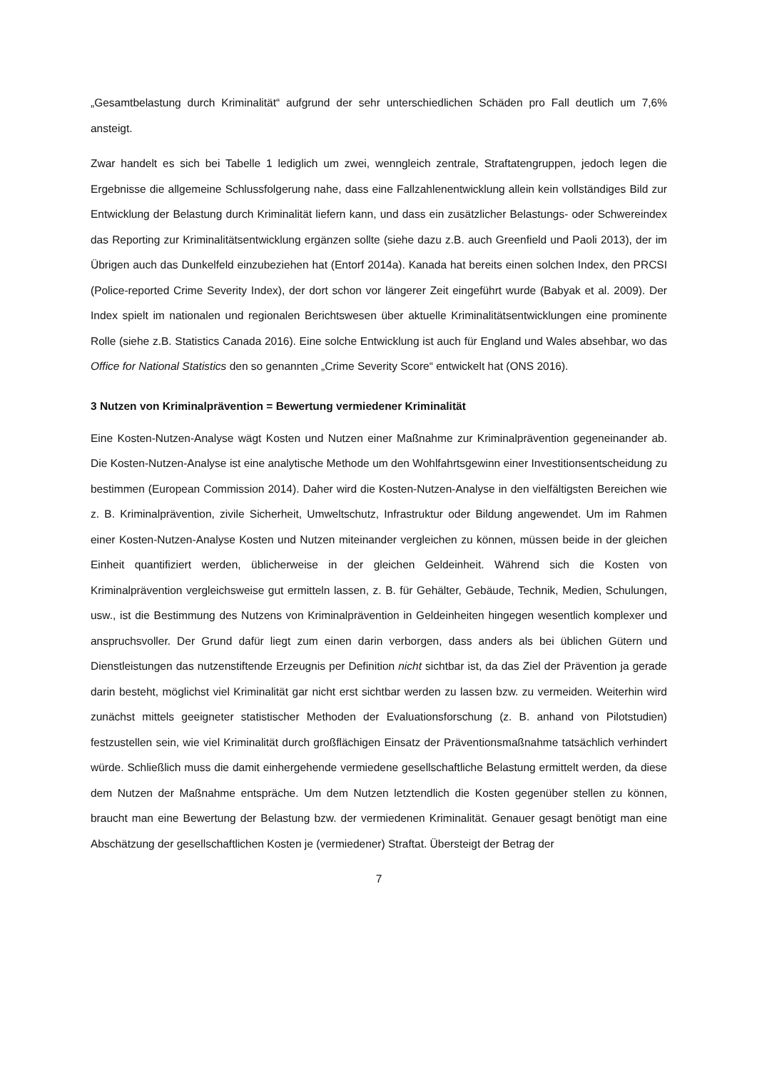„Gesamtbelastung durch Kriminalität“ aufgrund der sehr unterschiedlichen Schäden pro Fall deutlich um 7,6% ansteigt.
Zwar handelt es sich bei Tabelle 1 lediglich um zwei, wenngleich zentrale, Straftatengruppen, jedoch legen die Ergebnisse die allgemeine Schlussfolgerung nahe, dass eine Fallzahlenentwicklung allein kein vollständiges Bild zur Entwicklung der Belastung durch Kriminalität liefern kann, und dass ein zusätzlicher Belastungs- oder Schwereindex das Reporting zur Kriminalitätsentwicklung ergänzen sollte (siehe dazu z.B. auch Greenfield und Paoli 2013), der im Übrigen auch das Dunkelfeld einzubeziehen hat (Entorf 2014a). Kanada hat bereits einen solchen Index, den PRCSI (Police-reported Crime Severity Index), der dort schon vor längerer Zeit eingeführt wurde (Babyak et al. 2009). Der Index spielt im nationalen und regionalen Berichtswesen über aktuelle Kriminalitätsentwicklungen eine prominente Rolle (siehe z.B. Statistics Canada 2016). Eine solche Entwicklung ist auch für England und Wales absehbar, wo das Office for National Statistics den so genannten „Crime Severity Score“ entwickelt hat (ONS 2016).
3 Nutzen von Kriminalprävention = Bewertung vermiedener Kriminalität
Eine Kosten-Nutzen-Analyse wägt Kosten und Nutzen einer Maßnahme zur Kriminalprävention gegeneinander ab. Die Kosten-Nutzen-Analyse ist eine analytische Methode um den Wohlfahrtsgewinn einer Investitionsentscheidung zu bestimmen (European Commission 2014). Daher wird die Kosten-Nutzen-Analyse in den vielfältigsten Bereichen wie z. B. Kriminalprävention, zivile Sicherheit, Umweltschutz, Infrastruktur oder Bildung angewendet. Um im Rahmen einer Kosten-Nutzen-Analyse Kosten und Nutzen miteinander vergleichen zu können, müssen beide in der gleichen Einheit quantifiziert werden, üblicherweise in der gleichen Geldeinheit. Während sich die Kosten von Kriminalprävention vergleichsweise gut ermitteln lassen, z. B. für Gehälter, Gebäude, Technik, Medien, Schulungen, usw., ist die Bestimmung des Nutzens von Kriminalprävention in Geldeinheiten hingegen wesentlich komplexer und anspruchsvoller. Der Grund dafür liegt zum einen darin verborgen, dass anders als bei üblichen Gütern und Dienstleistungen das nutzenstiftende Erzeugnis per Definition nicht sichtbar ist, da das Ziel der Prävention ja gerade darin besteht, möglichst viel Kriminalität gar nicht erst sichtbar werden zu lassen bzw. zu vermeiden. Weiterhin wird zunächst mittels geeigneter statistischer Methoden der Evaluationsforschung (z. B. anhand von Pilotstudien) festzustellen sein, wie viel Kriminalität durch großflächigen Einsatz der Präventionsmaßnahme tatsächlich verhindert würde. Schließlich muss die damit einhergehende vermiedene gesellschaftliche Belastung ermittelt werden, da diese dem Nutzen der Maßnahme entspräche. Um dem Nutzen letztendlich die Kosten gegenüber stellen zu können, braucht man eine Bewertung der Belastung bzw. der vermiedenen Kriminalität. Genauer gesagt benötigt man eine Abschätzung der gesellschaftlichen Kosten je (vermiedener) Straftat. Übersteigt der Betrag der
7